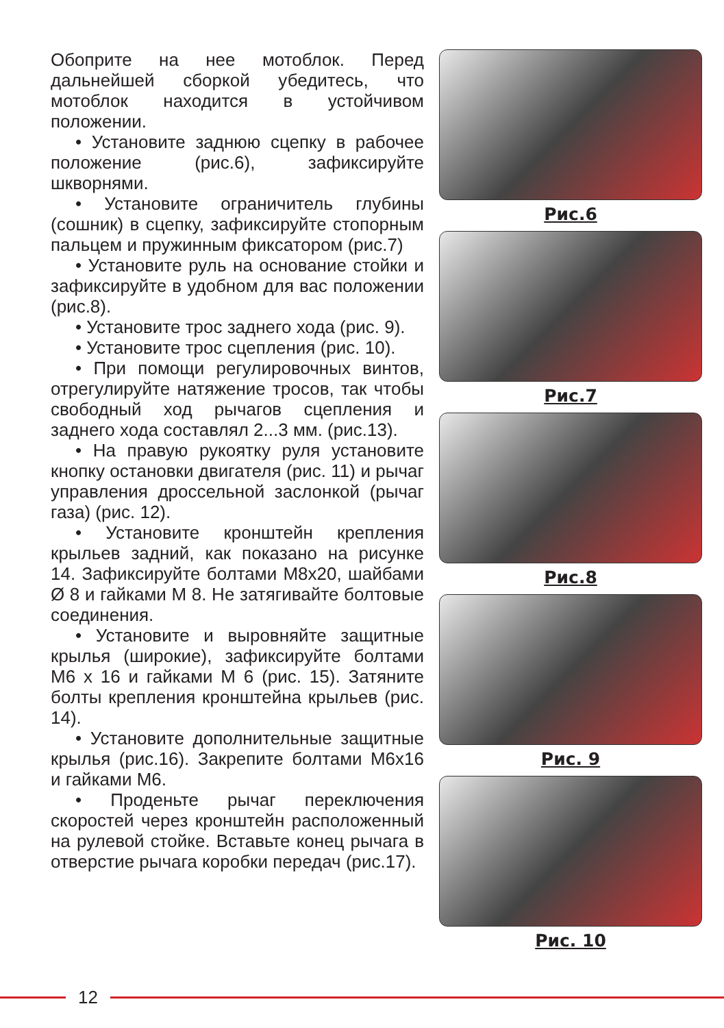Обоприте на нее мотоблок. Перед дальнейшей сборкой убедитесь, что мотоблок находится в устойчивом положении.
• Установите заднюю сцепку в рабочее положение (рис.6), зафиксируйте шкворнями.
• Установите ограничитель глубины (сошник) в сцепку, зафиксируйте стопорным пальцем и пружинным фиксатором (рис.7)
• Установите руль на основание стойки и зафиксируйте в удобном для вас положении (рис.8).
• Установите трос заднего хода (рис. 9).
• Установите трос сцепления (рис. 10).
• При помощи регулировочных винтов, отрегулируйте натяжение тросов, так чтобы свободный ход рычагов сцепления и заднего хода составлял 2...3 мм. (рис.13).
• На правую рукоятку руля установите кнопку остановки двигателя (рис. 11) и рычаг управления дроссельной заслонкой (рычаг газа) (рис. 12).
• Установите кронштейн крепления крыльев задний, как показано на рисунке 14. Зафиксируйте болтами М8х20, шайбами Ø 8 и гайками М 8. Не затягивайте болтовые соединения.
• Установите и выровняйте защитные крылья (широкие), зафиксируйте болтами М6 х 16 и гайками М 6 (рис. 15). Затяните болты крепления кронштейна крыльев (рис. 14).
• Установите дополнительные защитные крылья (рис.16). Закрепите болтами М6х16 и гайками М6.
• Проденьте рычаг переключения скоростей через кронштейн расположенный на рулевой стойке. Вставьте конец рычага в отверстие рычага коробки передач (рис.17).
Рис.6
Рис.7
Рис.8
Рис. 9
Рис. 10
12